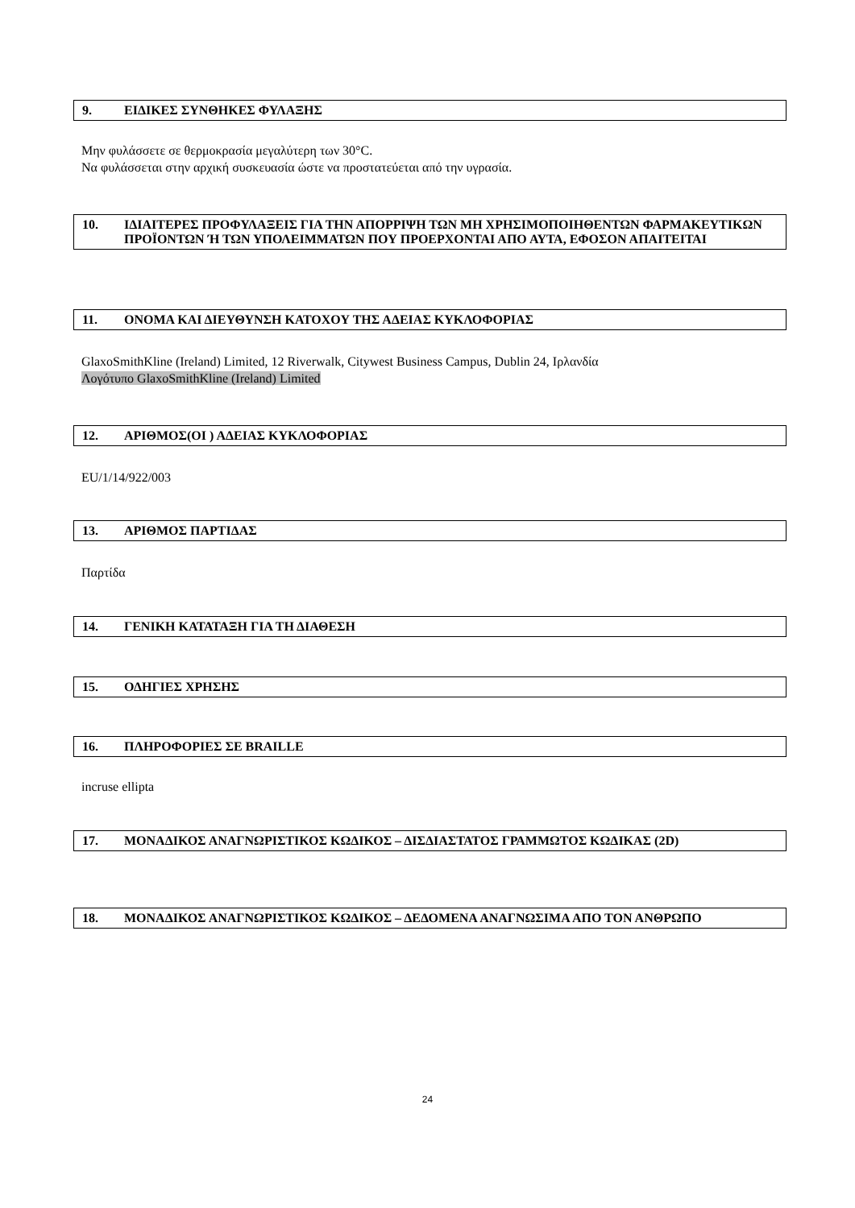9. ΕΙΔΙΚΕΣ ΣΥΝΘΗΚΕΣ ΦΥΛΑΞΗΣ
Μην φυλάσσετε σε θερμοκρασία μεγαλύτερη των 30°C.
Να φυλάσσεται στην αρχική συσκευασία ώστε να προστατεύεται από την υγρασία.
10. ΙΔΙΑΙΤΕΡΕΣ ΠΡΟΦΥΛΑΞΕΙΣ ΓΙΑ ΤΗΝ ΑΠΟΡΡΙΨΗ ΤΩΝ ΜΗ ΧΡΗΣΙΜΟΠΟΙΗΘΕΝΤΩΝ ΦΑΡΜΑΚΕΥΤΙΚΩΝ ΠΡΟΪΟΝΤΩΝ Ή ΤΩΝ ΥΠΟΛΕΙΜΜΑΤΩΝ ΠΟΥ ΠΡΟΕΡΧΟΝΤΑΙ ΑΠΟ ΑΥΤΑ, ΕΦΟΣΟΝ ΑΠΑΙΤΕΙΤΑΙ
11. ΟΝΟΜΑ ΚΑΙ ΔΙΕΥΘΥΝΣΗ ΚΑΤΟΧΟΥ ΤΗΣ ΑΔΕΙΑΣ ΚΥΚΛΟΦΟΡΙΑΣ
GlaxoSmithKline (Ireland) Limited, 12 Riverwalk, Citywest Business Campus, Dublin 24, Ιρλανδία
Λογότυπο GlaxoSmithKline (Ireland) Limited
12. ΑΡΙΘΜΟΣ(ΟΙ ) ΑΔΕΙΑΣ ΚΥΚΛΟΦΟΡΙΑΣ
EU/1/14/922/003
13. ΑΡΙΘΜΟΣ ΠΑΡΤΙΔΑΣ
Παρτίδα
14. ΓΕΝΙΚΗ ΚΑΤΑΤΑΞΗ ΓΙΑ ΤΗ ΔΙΑΘΕΣΗ
15. ΟΔΗΓΙΕΣ ΧΡΗΣΗΣ
16. ΠΛΗΡΟΦΟΡΙΕΣ ΣΕ BRAILLE
incruse ellipta
17. ΜΟΝΑΔΙΚΟΣ ΑΝΑΓΝΩΡΙΣΤΙΚΟΣ ΚΩΔΙΚΟΣ – ΔΙΣΔΙΑΣΤΑΤΟΣ ΓΡΑΜΜΩΤΟΣ ΚΩΔΙΚΑΣ (2D)
18. ΜΟΝΑΔΙΚΟΣ ΑΝΑΓΝΩΡΙΣΤΙΚΟΣ ΚΩΔΙΚΟΣ – ΔΕΔΟΜΕΝΑ ΑΝΑΓΝΩΣΙΜΑ ΑΠΟ ΤΟΝ ΑΝΘΡΩΠΟ
24